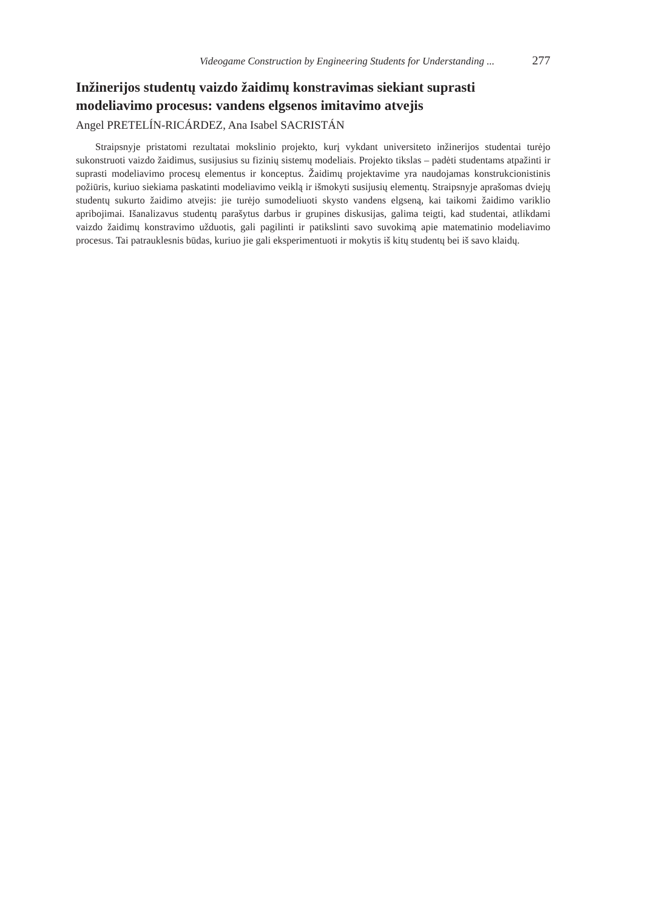Videogame Construction by Engineering Students for Understanding ... 277
Inžinerijos studentų vaizdo žaidimų konstravimas siekiant suprasti modeliavimo procesus: vandens elgsenos imitavimo atvejis
Angel PRETELÍN-RICÁRDEZ, Ana Isabel SACRISTÁN
Straipsnyje pristatomi rezultatai mokslinio projekto, kurį vykdant universiteto inžinerijos studentai turėjo sukonstruoti vaizdo žaidimus, susijusius su fizinių sistemų modeliais. Projekto tikslas – padėti studentams atpažinti ir suprasti modeliavimo procesų elementus ir konceptus. Žaidimų projektavime yra naudojamas konstrukcionistinis požiūris, kuriuo siekiama paskatinti modeliavimo veiklą ir išmokyti susijusių elementų. Straipsnyje aprašomas dviejų studentų sukurto žaidimo atvejis: jie turėjo sumodeliuoti skysto vandens elgseną, kai taikomi žaidimo variklio apribojimai. Išanalizavus studentų parašytus darbus ir grupines diskusijas, galima teigti, kad studentai, atlikdami vaizdo žaidimų konstravimo užduotis, gali pagilinti ir patikslinti savo suvokimą apie matematinio modeliavimo procesus. Tai patrauklesnis būdas, kuriuo jie gali eksperimentuoti ir mokytis iš kitų studentų bei iš savo klaidų.